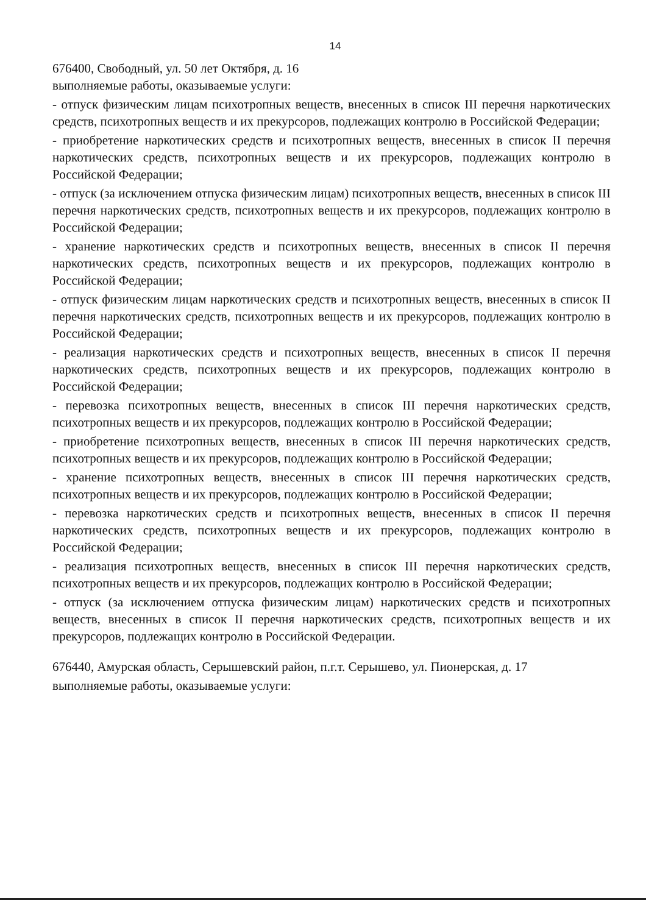14
676400, Свободный, ул. 50 лет Октября, д. 16
выполняемые работы, оказываемые услуги:
- отпуск физическим лицам психотропных веществ, внесенных в список III перечня наркотических средств, психотропных веществ и их прекурсоров, подлежащих контролю в Российской Федерации;
- приобретение наркотических средств и психотропных веществ, внесенных в список II перечня наркотических средств, психотропных веществ и их прекурсоров, подлежащих контролю в Российской Федерации;
- отпуск (за исключением отпуска физическим лицам) психотропных веществ, внесенных в список III перечня наркотических средств, психотропных веществ и их прекурсоров, подлежащих контролю в Российской Федерации;
- хранение наркотических средств и психотропных веществ, внесенных в список II перечня наркотических средств, психотропных веществ и их прекурсоров, подлежащих контролю в Российской Федерации;
- отпуск физическим лицам наркотических средств и психотропных веществ, внесенных в список II перечня наркотических средств, психотропных веществ и их прекурсоров, подлежащих контролю в Российской Федерации;
- реализация наркотических средств и психотропных веществ, внесенных в список II перечня наркотических средств, психотропных веществ и их прекурсоров, подлежащих контролю в Российской Федерации;
- перевозка психотропных веществ, внесенных в список III перечня наркотических средств, психотропных веществ и их прекурсоров, подлежащих контролю в Российской Федерации;
- приобретение психотропных веществ, внесенных в список III перечня наркотических средств, психотропных веществ и их прекурсоров, подлежащих контролю в Российской Федерации;
- хранение психотропных веществ, внесенных в список III перечня наркотических средств, психотропных веществ и их прекурсоров, подлежащих контролю в Российской Федерации;
- перевозка наркотических средств и психотропных веществ, внесенных в список II перечня наркотических средств, психотропных веществ и их прекурсоров, подлежащих контролю в Российской Федерации;
- реализация психотропных веществ, внесенных в список III перечня наркотических средств, психотропных веществ и их прекурсоров, подлежащих контролю в Российской Федерации;
- отпуск (за исключением отпуска физическим лицам) наркотических средств и психотропных веществ, внесенных в список II перечня наркотических средств, психотропных веществ и их прекурсоров, подлежащих контролю в Российской Федерации.
676440, Амурская область, Серышевский район, п.г.т. Серышево, ул. Пионерская, д. 17
выполняемые работы, оказываемые услуги: